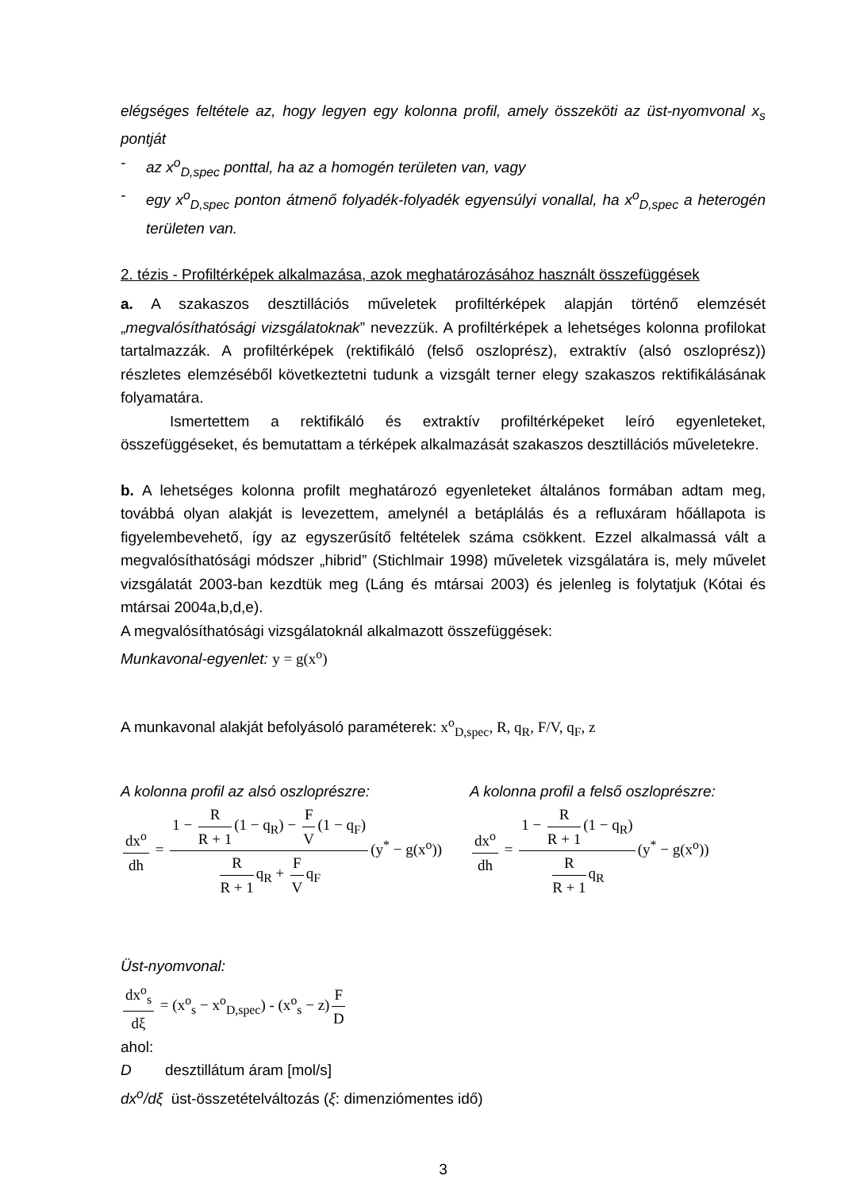elégséges feltétele az, hogy legyen egy kolonna profil, amely összeköti az üst-nyomvonal x<sub>s</sub> pontját
- az x<sup>o</sup><sub>D,spec</sub> ponttal, ha az a homogén területen van, vagy
- egy x<sup>o</sup><sub>D,spec</sub> ponton átmenő folyadék-folyadék egyensúlyi vonallal, ha x<sup>o</sup><sub>D,spec</sub> a heterogén területen van.
2. tézis - Profiltérképek alkalmazása, azok meghatározásához használt összefüggések
a. A szakaszos desztillációs műveletek profiltérképek alapján történő elemzését „megvalósíthatósági vizsgálatoknak” nevezzük. A profiltérképek a lehetséges kolonna profilokat tartalmazzák. A profiltérképek (rektifikáló (felső oszloprész), extraktív (alsó oszloprész)) részletes elemzéséből következtetni tudunk a vizsgált terner elegy szakaszos rektifikálásának folyamatára.
Ismertettem a rektifikáló és extraktív profiltérképeket leíró egyenleteket, összefüggéseket, és bemutattam a térképek alkalmazását szakaszos desztillációs műveletekre.
b. A lehetséges kolonna profilt meghatározó egyenleteket általános formában adtam meg, továbbá olyan alakját is levezettem, amelynél a betáplálás és a refluxáram hőállapota is figyelembevehető, így az egyszerűsítő feltételek száma csökkent. Ezzel alkalmassá vált a megvalósíthatósági módszer „hibrid” (Stichlmair 1998) műveletek vizsgálatára is, mely művelet vizsgálatát 2003-ban kezdtük meg (Láng és mtársai 2003) és jelenleg is folytatjuk (Kótai és mtársai 2004a,b,d,e).
A megvalósíthatósági vizsgálatoknál alkalmazott összefüggések:
Munkavonal-egyenlet: y = g(x<sup>o</sup>)
A munkavonal alakját befolyásoló paraméterek: x<sup>o</sup><sub>D,spec</sub>, R, q<sub>R</sub>, F/V, q<sub>F</sub>, z
A kolonna profil az alsó oszloprészre:
dx<sup>o</sup> dh = 1 − R R + 1 (1 − q<sub>R</sub>) − F V (1 − q<sub>F</sub>) R R + 1 q<sub>R</sub> + F V q<sub>F</sub> (y<sup>*</sup> − g(x<sup>o</sup>))
A kolonna profil a felső oszloprészre:
dx<sup>o</sup> dh = 1 − R R + 1 (1 − q<sub>R</sub>) R R + 1 q<sub>R</sub> (y<sup>*</sup> − g(x<sup>o</sup>))
Üst-nyomvonal:
dx<sup>o</sup><sub>s</sub> dξ = (x<sup>o</sup><sub>s</sub> − x<sup>o</sup><sub>D,spec</sub>) - (x<sup>o</sup><sub>s</sub> − z) F D
ahol:
D desztillátum áram [mol/s]
dx<sup>o</sup>/dξ üst-összetételváltozás (ξ: dimenziómentes idő)
3